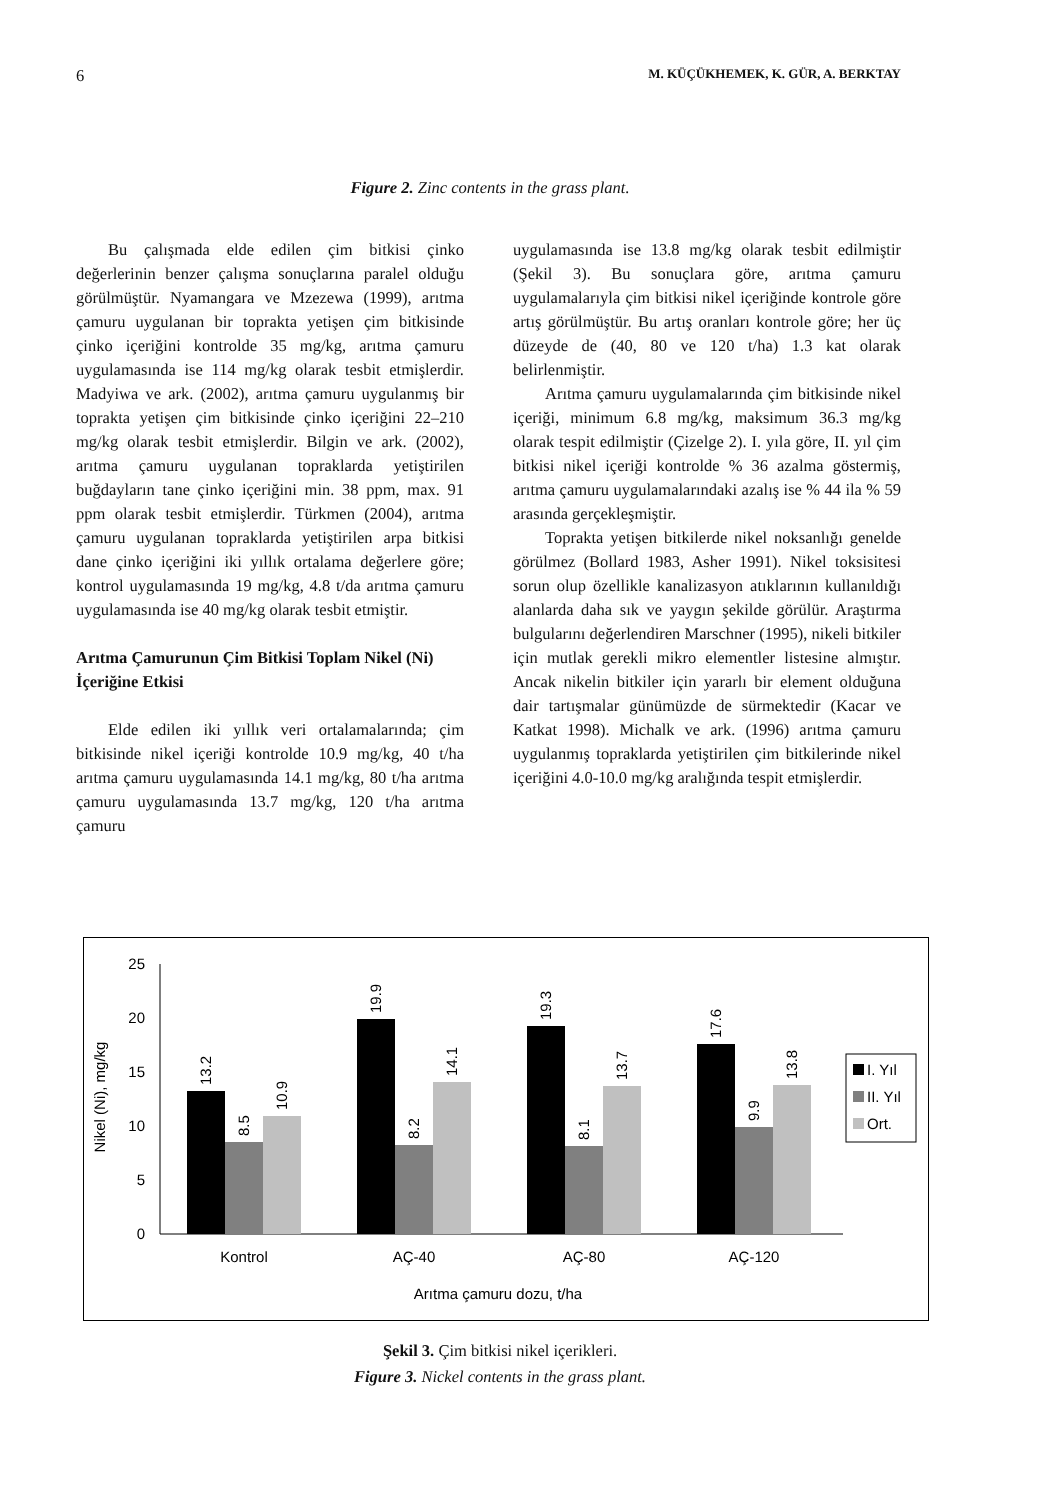6 M. KÜÇÜKHEMEK, K. GÜR, A. BERKTAY
Figure 2. Zinc contents in the grass plant.
Bu çalışmada elde edilen çim bitkisi çinko değerlerinin benzer çalışma sonuçlarına paralel olduğu görülmüştür. Nyamangara ve Mzezewa (1999), arıtma çamuru uygulanan bir toprakta yetişen çim bitkisinde çinko içeriğini kontrolde 35 mg/kg, arıtma çamuru uygulamasında ise 114 mg/kg olarak tesbit etmişlerdir. Madyiwa ve ark. (2002), arıtma çamuru uygulanmış bir toprakta yetişen çim bitkisinde çinko içeriğini 22–210 mg/kg olarak tesbit etmişlerdir. Bilgin ve ark. (2002), arıtma çamuru uygulanan topraklarda yetiştirilen buğdayların tane çinko içeriğini min. 38 ppm, max. 91 ppm olarak tesbit etmişlerdir. Türkmen (2004), arıtma çamuru uygulanan topraklarda yetiştirilen arpa bitkisi dane çinko içeriğini iki yıllık ortalama değerlere göre; kontrol uygulamasında 19 mg/kg, 4.8 t/da arıtma çamuru uygulamasında ise 40 mg/kg olarak tesbit etmiştir.
Arıtma Çamurunun Çim Bitkisi Toplam Nikel (Ni) İçeriğine Etkisi
Elde edilen iki yıllık veri ortalamalarında; çim bitkisinde nikel içeriği kontrolde 10.9 mg/kg, 40 t/ha arıtma çamuru uygulamasında 14.1 mg/kg, 80 t/ha arıtma çamuru uygulamasında 13.7 mg/kg, 120 t/ha arıtma çamuru
uygulamasında ise 13.8 mg/kg olarak tesbit edilmiştir (Şekil 3). Bu sonuçlara göre, arıtma çamuru uygulamalarıyla çim bitkisi nikel içeriğinde kontrole göre artış görülmüştür. Bu artış oranları kontrole göre; her üç düzeyde de (40, 80 ve 120 t/ha) 1.3 kat olarak belirlenmiştir.
Arıtma çamuru uygulamalarında çim bitkisinde nikel içeriği, minimum 6.8 mg/kg, maksimum 36.3 mg/kg olarak tespit edilmiştir (Çizelge 2). I. yıla göre, II. yıl çim bitkisi nikel içeriği kontrolde % 36 azalma göstermiş, arıtma çamuru uygulamalarındaki azalış ise % 44 ila % 59 arasında gerçekleşmiştir.
Toprakta yetişen bitkilerde nikel noksanlığı genelde görülmez (Bollard 1983, Asher 1991). Nikel toksisitesi sorun olup özellikle kanalizasyon atıklarının kullanıldığı alanlarda daha sık ve yaygın şekilde görülür. Araştırma bulgularını değerlendiren Marschner (1995), nikeli bitkiler için mutlak gerekli mikro elementler listesine almıştır. Ancak nikelin bitkiler için yararlı bir element olduğuna dair tartışmalar günümüzde de sürmektedir (Kacar ve Katkat 1998). Michalk ve ark. (1996) arıtma çamuru uygulanmış topraklarda yetiştirilen çim bitkilerinde nikel içeriğini 4.0-10.0 mg/kg aralığında tespit etmişlerdir.
25
20
15
10
5
0
Nikel (Ni), mg/kg
13.2
8.5
10.9
19.9
8.2
14.1
19.3
8.1
13.7
17.6
9.9
13.8
Kontrol
AÇ-40
AÇ-80
AÇ-120
Arıtma çamuru dozu, t/ha
I. Yıl
II. Yıl
Ort.
Şekil 3. Çim bitkisi nikel içerikleri.
Figure 3. Nickel contents in the grass plant.